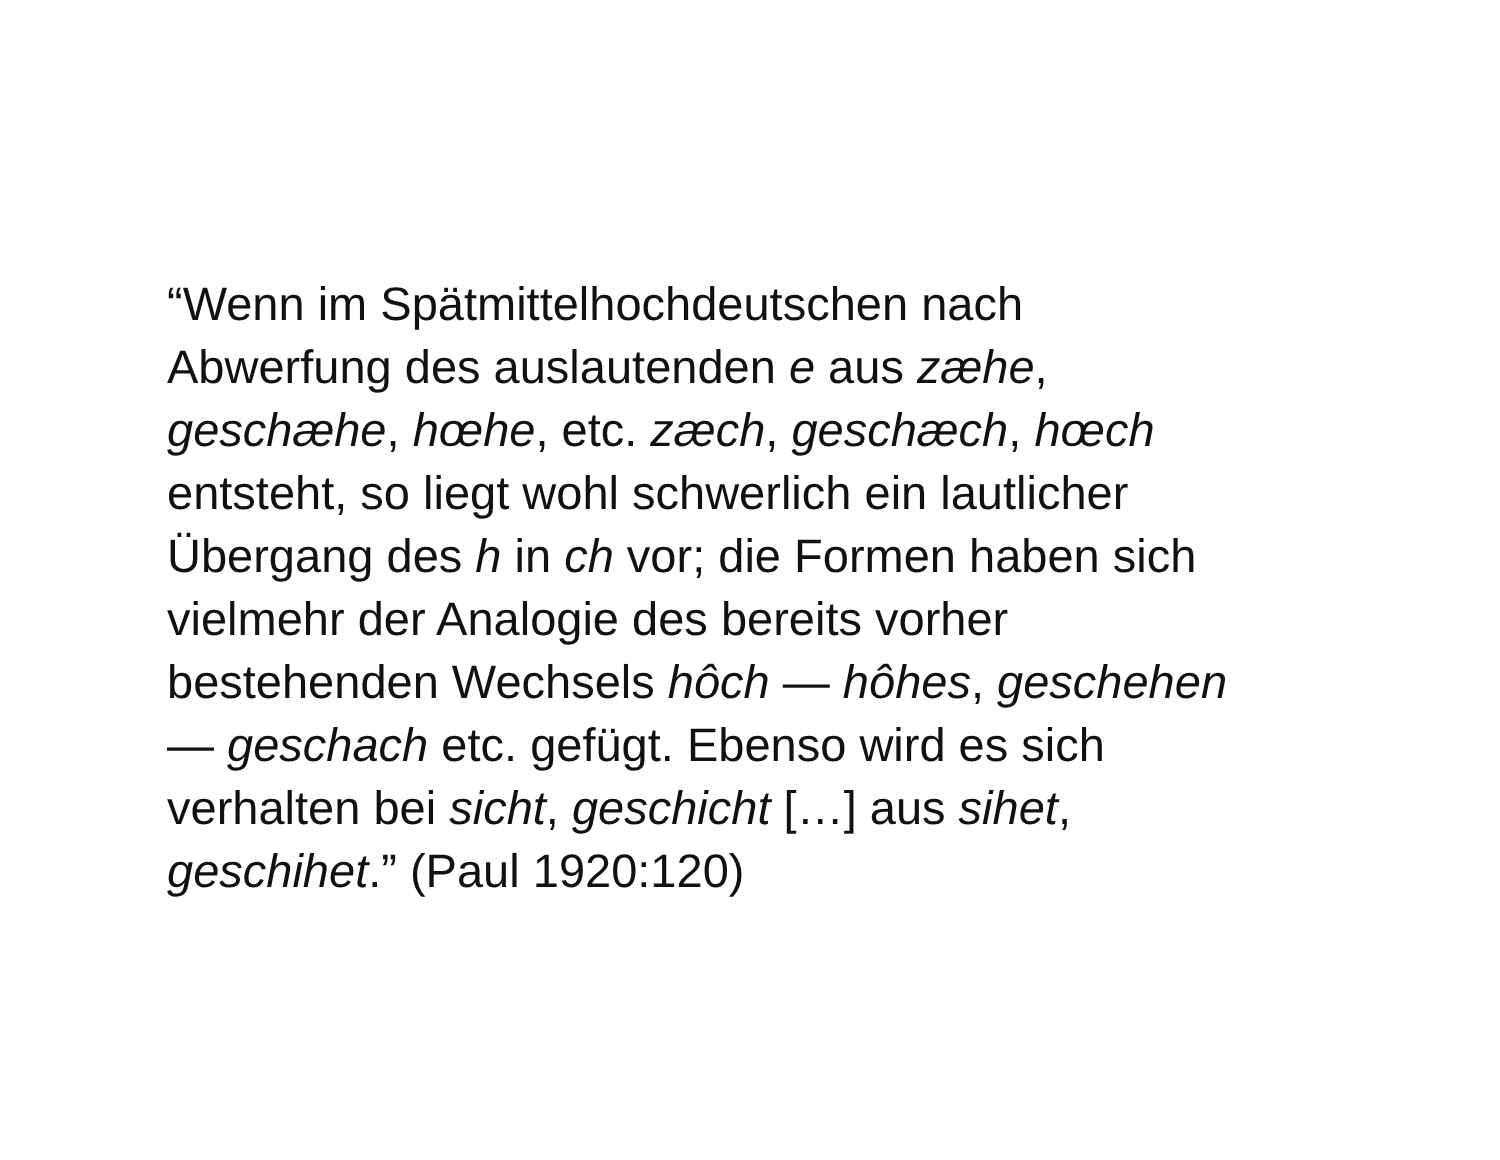“Wenn im Spätmittelhochdeutschen nach
Abwerfung des auslautenden e aus zæhe,
geschæhe, hœhe, etc. zæch, geschæch, hœch
entsteht, so liegt wohl schwerlich ein lautlicher
Übergang des h in ch vor; die Formen haben sich
vielmehr der Analogie des bereits vorher
bestehenden Wechsels hôch — hôhes, geschehen
— geschach etc. gefügt. Ebenso wird es sich
verhalten bei sicht, geschicht […] aus sihet,
geschihet.” (Paul 1920:120)